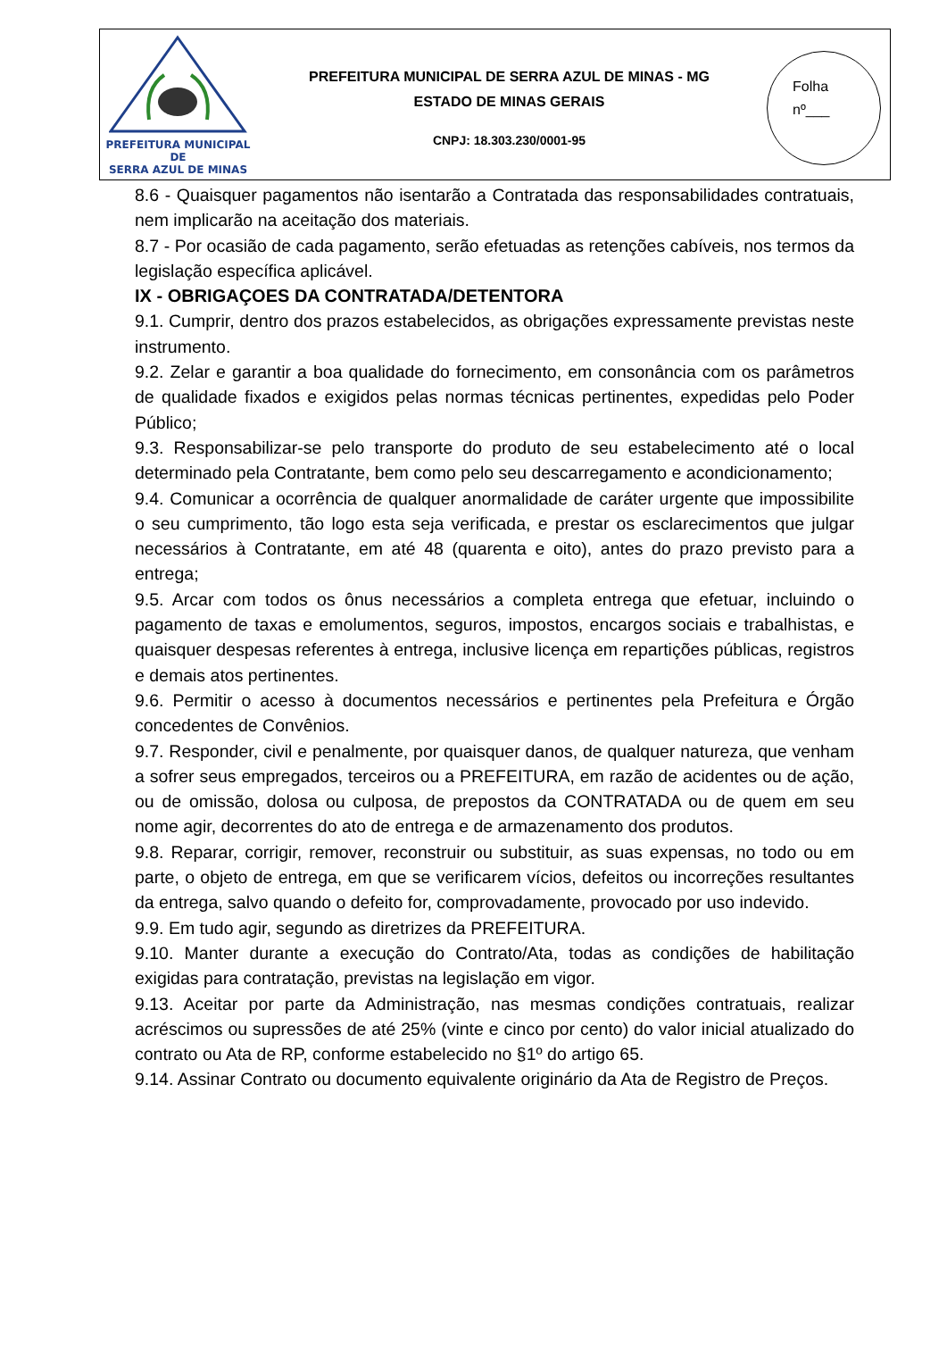PREFEITURA MUNICIPAL DE
SERRA AZUL DE MINAS
PREFEITURA MUNICIPAL DE SERRA AZUL DE MINAS - MG
ESTADO DE MINAS GERAIS
CNPJ: 18.303.230/0001-95
Folha
nº___
8.6 - Quaisquer pagamentos não isentarão a Contratada das responsabilidades contratuais, nem implicarão na aceitação dos materiais.
8.7 - Por ocasião de cada pagamento, serão efetuadas as retenções cabíveis, nos termos da legislação específica aplicável.
IX - OBRIGAÇOES DA CONTRATADA/DETENTORA
9.1. Cumprir, dentro dos prazos estabelecidos, as obrigações expressamente previstas neste instrumento.
9.2. Zelar e garantir a boa qualidade do fornecimento, em consonância com os parâmetros de qualidade fixados e exigidos pelas normas técnicas pertinentes, expedidas pelo Poder Público;
9.3. Responsabilizar-se pelo transporte do produto de seu estabelecimento até o local determinado pela Contratante, bem como pelo seu descarregamento e acondicionamento;
9.4. Comunicar a ocorrência de qualquer anormalidade de caráter urgente que impossibilite o seu cumprimento, tão logo esta seja verificada, e prestar os esclarecimentos que julgar necessários à Contratante, em até 48 (quarenta e oito), antes do prazo previsto para a entrega;
9.5. Arcar com todos os ônus necessários a completa entrega que efetuar, incluindo o pagamento de taxas e emolumentos, seguros, impostos, encargos sociais e trabalhistas, e quaisquer despesas referentes à entrega, inclusive licença em repartições públicas, registros e demais atos pertinentes.
9.6. Permitir o acesso à documentos necessários e pertinentes pela Prefeitura e Órgão concedentes de Convênios.
9.7. Responder, civil e penalmente, por quaisquer danos, de qualquer natureza, que venham a sofrer seus empregados, terceiros ou a PREFEITURA, em razão de acidentes ou de ação, ou de omissão, dolosa ou culposa, de prepostos da CONTRATADA ou de quem em seu nome agir, decorrentes do ato de entrega e de armazenamento dos produtos.
9.8. Reparar, corrigir, remover, reconstruir ou substituir, as suas expensas, no todo ou em parte, o objeto de entrega, em que se verificarem vícios, defeitos ou incorreções resultantes da entrega, salvo quando o defeito for, comprovadamente, provocado por uso indevido.
9.9. Em tudo agir, segundo as diretrizes da PREFEITURA.
9.10. Manter durante a execução do Contrato/Ata, todas as condições de habilitação exigidas para contratação, previstas na legislação em vigor.
9.13. Aceitar por parte da Administração, nas mesmas condições contratuais, realizar acréscimos ou supressões de até 25% (vinte e cinco por cento) do valor inicial atualizado do contrato ou Ata de RP, conforme estabelecido no §1º do artigo 65.
9.14. Assinar Contrato ou documento equivalente originário da Ata de Registro de Preços.